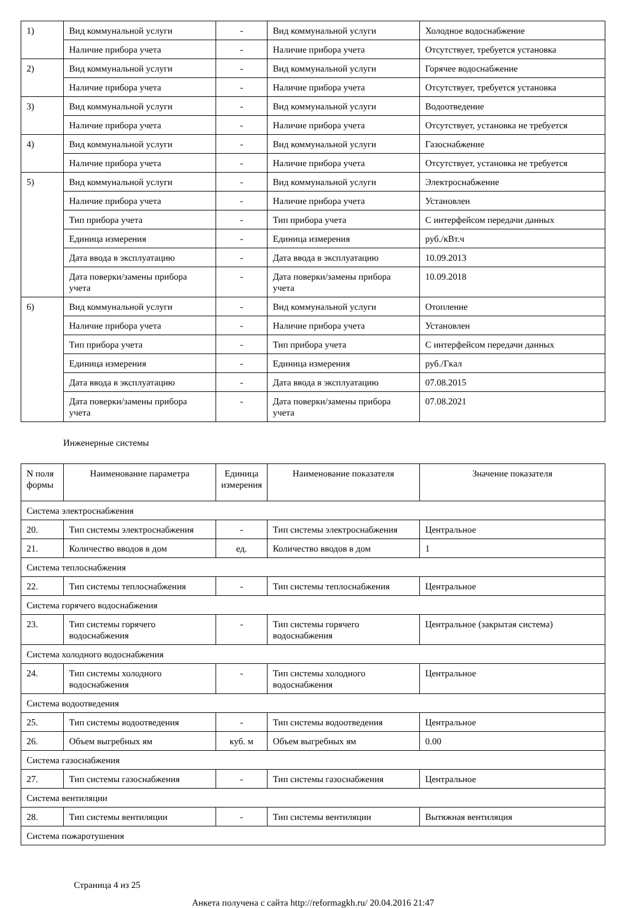| 1) | Вид коммунальной услуги | - | Вид коммунальной услуги | Холодное водоснабжение |
| | Наличие прибора учета | - | Наличие прибора учета | Отсутствует, требуется установка |
| 2) | Вид коммунальной услуги | - | Вид коммунальной услуги | Горячее водоснабжение |
| | Наличие прибора учета | - | Наличие прибора учета | Отсутствует, требуется установка |
| 3) | Вид коммунальной услуги | - | Вид коммунальной услуги | Водоотведение |
| | Наличие прибора учета | - | Наличие прибора учета | Отсутствует, установка не требуется |
| 4) | Вид коммунальной услуги | - | Вид коммунальной услуги | Газоснабжение |
| | Наличие прибора учета | - | Наличие прибора учета | Отсутствует, установка не требуется |
| 5) | Вид коммунальной услуги | - | Вид коммунальной услуги | Электроснабжение |
| | Наличие прибора учета | - | Наличие прибора учета | Установлен |
| | Тип прибора учета | - | Тип прибора учета | С интерфейсом передачи данных |
| | Единица измерения | - | Единица измерения | руб./кВт.ч |
| | Дата ввода в эксплуатацию | - | Дата ввода в эксплуатацию | 10.09.2013 |
| | Дата поверки/замены прибора учета | - | Дата поверки/замены прибора учета | 10.09.2018 |
| 6) | Вид коммунальной услуги | - | Вид коммунальной услуги | Отопление |
| | Наличие прибора учета | - | Наличие прибора учета | Установлен |
| | Тип прибора учета | - | Тип прибора учета | С интерфейсом передачи данных |
| | Единица измерения | - | Единица измерения | руб./Гкал |
| | Дата ввода в эксплуатацию | - | Дата ввода в эксплуатацию | 07.08.2015 |
| | Дата поверки/замены прибора учета | - | Дата поверки/замены прибора учета | 07.08.2021 |
Инженерные системы
| N поля формы | Наименование параметра | Единица измерения | Наименование показателя | Значение показателя |
| --- | --- | --- | --- | --- |
| Система электроснабжения | | | | |
| 20. | Тип системы электроснабжения | - | Тип системы электроснабжения | Центральное |
| 21. | Количество вводов в дом | ед. | Количество вводов в дом | 1 |
| Система теплоснабжения | | | | |
| 22. | Тип системы теплоснабжения | - | Тип системы теплоснабжения | Центральное |
| Система горячего водоснабжения | | | | |
| 23. | Тип системы горячего водоснабжения | - | Тип системы горячего водоснабжения | Центральное (закрытая система) |
| Система холодного водоснабжения | | | | |
| 24. | Тип системы холодного водоснабжения | - | Тип системы холодного водоснабжения | Центральное |
| Система водоотведения | | | | |
| 25. | Тип системы водоотведения | - | Тип системы водоотведения | Центральное |
| 26. | Объем выгребных ям | куб. м | Объем выгребных ям | 0.00 |
| Система газоснабжения | | | | |
| 27. | Тип системы газоснабжения | - | Тип системы газоснабжения | Центральное |
| Система вентиляции | | | | |
| 28. | Тип системы вентиляции | - | Тип системы вентиляции | Вытяжная вентиляция |
| Система пожаротушения | | | | |
Страница 4 из 25
Анкета получена с сайта http://reformagkh.ru/ 20.04.2016 21:47